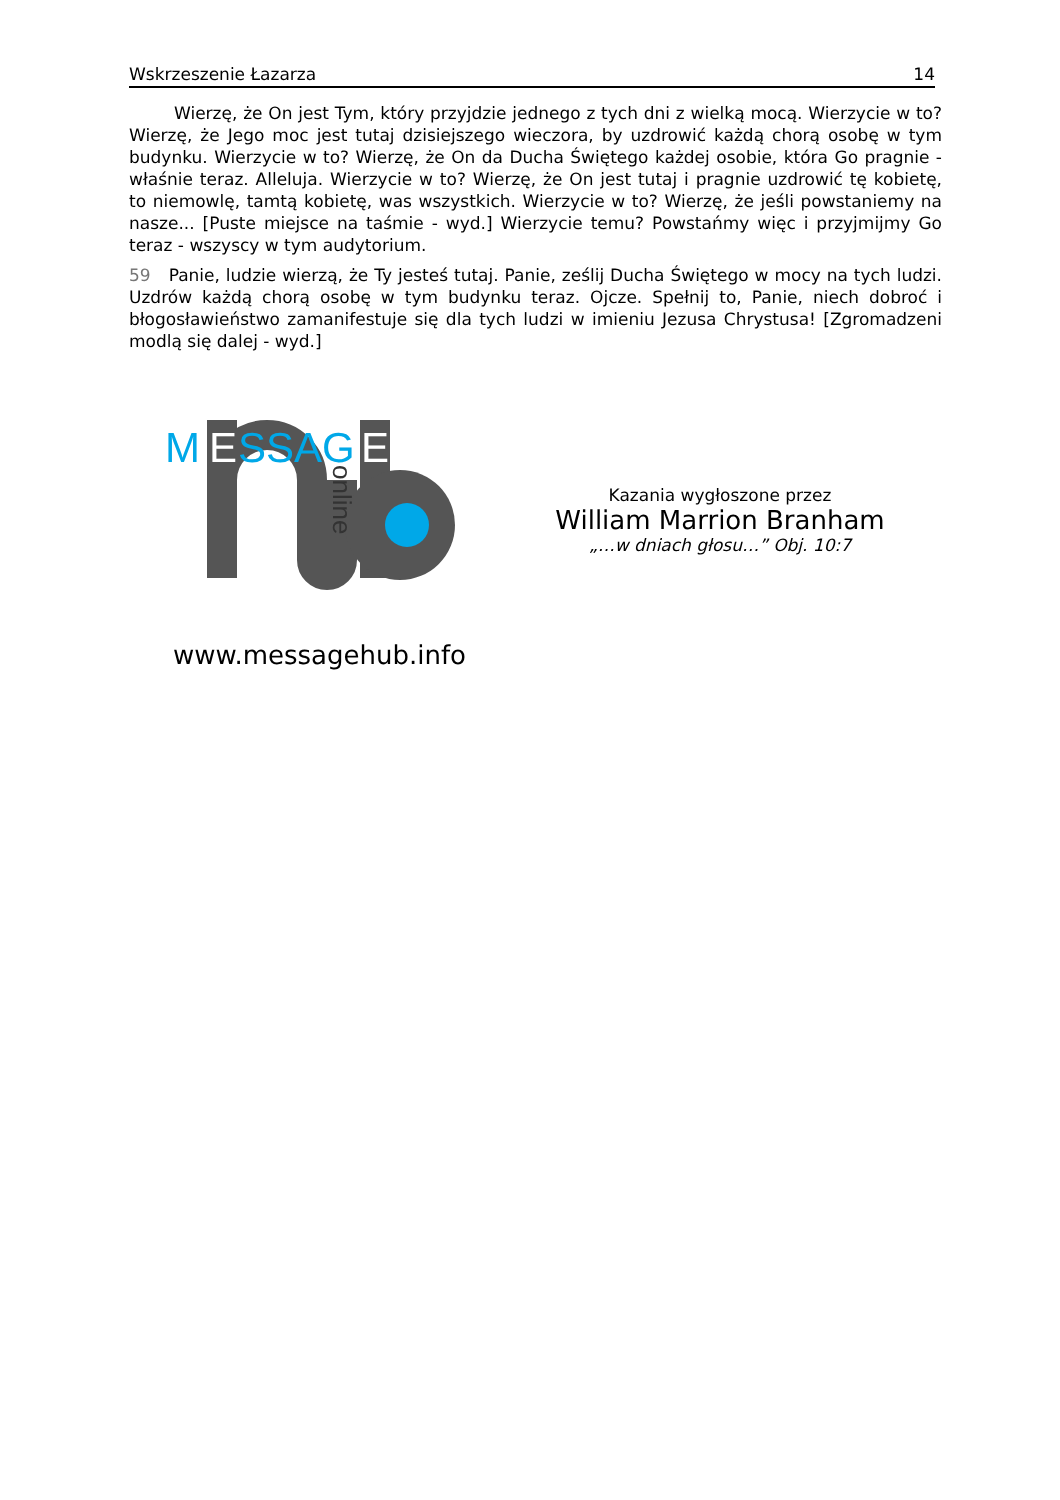Wskrzeszenie Łazarza 14
Wierzę, że On jest Tym, który przyjdzie jednego z tych dni z wielką mocą. Wierzycie w to? Wierzę, że Jego moc jest tutaj dzisiejszego wieczora, by uzdrowić każdą chorą osobę w tym budynku. Wierzycie w to? Wierzę, że On da Ducha Świętego każdej osobie, która Go pragnie - właśnie teraz. Alleluja. Wierzycie w to? Wierzę, że On jest tutaj i pragnie uzdrowić tę kobietę, to niemowlę, tamtą kobietę, was wszystkich. Wierzycie w to? Wierzę, że jeśli powstaniemy na nasze... [Puste miejsce na taśmie - wyd.] Wierzycie temu? Powstańmy więc i przyjmijmy Go teraz - wszyscy w tym audytorium.
59 Panie, ludzie wierzą, że Ty jesteś tutaj. Panie, ześlij Ducha Świętego w mocy na tych ludzi. Uzdrów każdą chorą osobę w tym budynku teraz. Ojcze. Spełnij to, Panie, niech dobroć i błogosławieństwo zamanifestuje się dla tych ludzi w imieniu Jezusa Chrystusa! [Zgromadzeni modlą się dalej - wyd.]
M
E
SSAG
E
online
www.messagehub.info
Kazania wygłoszone przez
William Marrion Branham
„…w dniach głosu…” Obj. 10:7